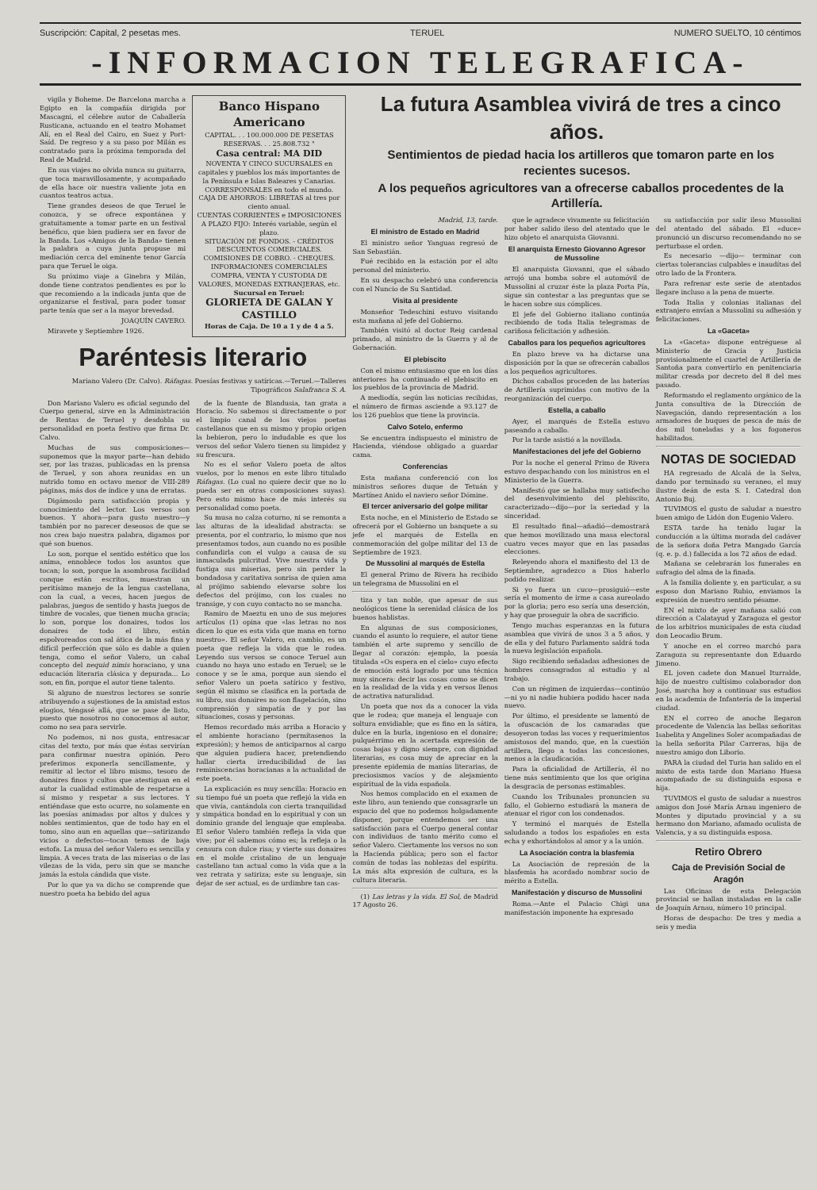Suscripción: Capital, 2 pesetas mes. TERUEL NUMERO SUELTO, 10 céntimos
-INFORMACION TELEGRAFICA-
vigila y Boheme. De Barcelona marcha a Egipto en la compañía dirigida por Mascagni, el célebre autor de Caballería Rusticana, actuando en el teatro Mohamet Alí, en el Real del Cairo, en Suez y Port-Saíd. De regreso y a su paso por Milán es contratado para la próxima temporada del Real de Madrid.
En sus viajes no olvida nunca su guitarra, que toca maravillosamente, y acompañado de ella hace oir nuestra valiente jota en cuantos teatros actua.
Tiene grandes deseos de que Teruel le conozca, y se ofrece expontánea y gratuitamente a tomar parte en un festival benéfico, que bien pudiera ser en favor de la Banda. Los «Amigos de la Banda» tienen la palabra a cuya junta propuse mi mediación cerca del eminente tenor García para que Teruel le oiga.
Su próximo viaje a Ginebra y Milán, donde tiene contratos pendientes es por lo que recomiendo a la indicada junta que de organizarse el festival, para poder tomar parte tenía que ser a la mayor brevedad.
JOAQUÍN CAVERO.
Miravete y Septiembre 1926.
Banco Hispano Americano
CAPITAL. . . 100.000.000 DE PESETAS
RESERVAS. . . 25.808.732 "
Casa central: MA DID
NOVENTA Y CINCO SUCURSALES en capitales y pueblos los más importantes de la Península e Islas Baleares y Canarias.
CORRESPONSALES en todo el mundo.
CAJA DE AHORROS: LIBRETAS al tres por ciento anual.
CUENTAS CORRIENTES e IMPOSICIONES A PLAZO FIJO: Interés variable, según el plazo.
SITUACIÓN DE FONDOS. - CRÉDITOS DESCUENTOS COMERCIALES.
COMISIONES DE COBRO. - CHEQUES. INFORMACIONES COMERCIALES
COMPRA, VENTA Y CUSTODIA DE VALORES, MONEDAS EXTRANJERAS, etc.
Sucursal en Teruel:
GLORIETA DE GALAN Y CASTILLO
Horas de Caja. De 10 a 1 y de 4 a 5.
Paréntesis literario
Mariano Valero (Dr. Calvo). Ráfagas. Poesías festivas y satíricas.—Teruel.—Talleres Tipográficos Salafranca S. A.
Don Mariano Valero es oficial segundo del Cuerpo general, sirve en la Administración de Rentas de Teruel y desdobla su personalidad en poeta festivo que firma Dr. Calvo.
Muchas de sus composiciones—suponemos que la mayor parte—han debido ser, por las trazas, publicadas en la prensa de Teruel, y son ahora reunidas en un nutrido tomo en octavo menor de VIII-289 páginas, más dos de índice y una de erratas.
Digámoslo para satisfacción propia y conocimiento del lector. Los versos son buenos. Y ahora—para gusto nuestro—y también por no parecer deseosos de que se nos crea bajo nuestra palabra, digamos por qué son buenos.
Lo son, porque el sentido estético que los anima, ennoblece todos los asuntos que tocan; lo son, porque la asombrosa facilidad conque están escritos, muestran un peritísimo manejo de la lengua castellana, con la cual, a veces, hacen juegos de palabras, juegos de sentido y hasta juegos de timbre de vocales, que tienen mucha gracia; lo son, porque los donaires, todos los donaires de todo el libro, están espolvoreados con sal ática de la más fina y difícil perfección que sólo es dable a quien tenga, como el señor Valero, un cabal concepto del nequid nimis horaciano, y una educación literaria clásica y depurada... Lo son, en fin, porque el autor tiene talento.
Si alguno de nuestros lectores se sonríe atribuyendo a sujestiones de la amistad estos elogios, téngasé allá, que se pase de listo, puesto que nosotros no conocemos al autor, como no sea para servirle.
No podemos, ni nos gusta, entresacar citas del texto, por más que éstas servirían para confirmar nuestra opinión. Pero preferimos exponerla sencillamente, y remitir al lector el libro mismo, tesoro de donaires finos y cultos que atestiguan en el autor la cualidad estimable de respetarse a sí mismo y respetar a sus lectores. Y entiéndase que esto ocurre, no solamente en las poesías animadas por altos y dulces y nobles sentimientos, que de todo hay en el tomo, sino aun en aquellas que—satirizando vicios o defectos—tocan temas de baja estofa. La musa del señor Valero es sencilla y limpia. A veces trata de las miserias o de las vilezas de la vida, pero sin que se manche jamás la estola cándida que viste.
Por lo que ya va dicho se comprende que nuestro poeta ha bebido del agua
de la fuente de Blandusia, tan grata a Horacio. No sabemos si directamente o por el limpio canal de los viejos poetas castellanos que en su mismo y propio origen la bebieron, pero lo indudable es que los versos del señor Valero tienen su limpidez y su frescura.
No es el señor Valero poeta de altos vuelos, por lo menos en este libro titulado Ráfagas. (Lo cual no quiere decir que no lo pueda ser en otras composiciones suyas). Pero esto mismo hace de más interés su personalidad como poeta.
Su musa no calza coturno, ni se remonta a las alturas de la idealidad abstracta: se presenta, por el contrario, lo mismo que nos presentamos todos, aun cuando no es posible confundirla con el vulgo a causa de su inmaculada pulcritud. Vive nuestra vida y fustiga sus miserias, pero sin perder la bondadosa y caritativa sonrisa de quien ama al prójimo sabiendo elevarse sobre los defectos del prójimo, con los cuales no transige, y con cuyo contacto no se mancha.
Ramiro de Maeztu en uno de sus mejores artículos (1) opina que «las letras no nos dicen lo que es esta vida que mana en torno nuestro». El señor Valero, en cambio, es un poeta que refleja la vida que le rodea. Leyendo sus versos se conoce Teruel aun cuando no haya uno estado en Teruel; se le conoce y se le ama, porque aun siendo el señor Valero un poeta satírico y festivo, según él mismo se clasifica en la portada de su libro, sus donaires no son flagelación, sino comprensión y simpatía de y por las situaciones, cosas y personas.
Hemos recordado más arriba a Horacio y el ambiente horaciano (permítasenos la expresión); y hemos de anticiparnos al cargo que alguien pudiera hacer, pretendiendo hallar cierta irreducibilidad de las reminiscencias horacianas a la actualidad de este poeta.
La explicación es muy sencilla: Horacio en su tiempo fué un poeta que reflejó la vida en que vivía, cantándola con cierta tranquilidad y simpática bondad en lo espiritual y con un dominio grande del lenguaje que empleaba. El señor Valero también refleja la vida que vive; por él sabemos cómo es; la refleja o la censura con dulce risa; y vierte sus donaires en el molde cristalino de un lenguaje castellano tan actual como la vida que a la vez retrata y satiriza; este su lenguaje, sin dejar de ser actual, es de urdimbre tan cas-
La futura Asamblea vivirá de tres a cinco años.
Sentimientos de piedad hacia los artilleros que tomaron parte en los recientes sucesos.
A los pequeños agricultores van a ofrecerse caballos procedentes de la Artillería.
Madrid, 13, tarde.
El ministro de Estado en Madrid
El ministro señor Yanguas regresó de San Sebastián.
Fué recibido en la estación por el alto personal del ministerio.
En su despacho celebró una conferencia con el Nuncio de Su Santidad.
Visita al presidente
Monseñor Tedeschini estuvo visitando esta mañana al jefe del Gobierno.
También visitó al doctor Reig cardenal primado, al ministro de la Guerra y al de Gobernación.
El plebiscito
Con el mismo entusiasmo que en los días anteriores ha continuado el plebiscito en los pueblos de la provincia de Madrid.
A mediodía, según las noticias recibidas, el número de firmas asciende a 93.127 de los 126 pueblos que tiene la provincia.
Calvo Sotelo, enfermo
Se encuentra indispuesto el ministro de Hacienda, viéndose obligado a guardar cama.
Conferencias
Esta mañana conferenció con los ministros señores duque de Tetuán y Martínez Anido el naviero señor Dómine.
El tercer aniversario del golpe militar
Esta noche, en el Ministerio de Estado se ofrecerá por el Gobierno un banquete a su jefe el marqués de Estella en conmemoración del golpe militar del 13 de Septiembre de 1923.
De Mussolini al marqués de Estella
El general Primo de Rivera ha recibido un telegrama de Mussolini en el
tiza y tan noble, que apesar de sus neológicos tiene la serenidad clásica de los buenos hablistas.
En algunas de sus composiciones, cuando el asunto lo requiere, el autor tiene también el arte supremo y sencillo de llegar al corazón: ejemplo, la poesía titulada «Os espera en el cielo» cuyo efecto de emoción está logrado por una técnica muy sincera: decir las cosas como se dicen en la realidad de la vida y en versos llenos de actrativa naturalidad.
Un poeta que nos da a conocer la vida que le rodea; que maneja el lenguaje con soltura envidiable; que es fino en la sátira, dulce en la burla, ingenioso en el donaire; pulquérrimo en la acertada expresión de cosas bajas y digno siempre, con dignidad literarias, es cosa muy de apreciar en la presente epidemia de manías literarias, de preciosismos vacíos y de alejamiento espiritual de la vida española.
Nos hemos complacido en el examen de este libro, aun teniendo que consagrarle un espacio del que no podemos holgadamente disponer, porque entendemos ser una satisfacción para el Cuerpo general contar con individuos de tanto mérito como el señor Valero. Ciertamente los versos no son la Hacienda pública; pero son el factor común de todas las noblezas del espíritu. La más alta expresión de cultura, es la cultura literaria.
(1) Las letras y la vida. El Sol, de Madrid 17 Agosto 26.
que le agradece vivamente su felicitación por haber salido ileso del atentado que le hizo objeto el anarquista Giovanni.
El anarquista Ernesto Giovanno Agresor de Mussoline
El anarquista Giovanni, que el sábado arrojó una bomba sobre el automóvil de Mussolini al cruzar éste la plaza Porta Pía, sigue sin contestar a las preguntas que se le hacen sobre sus cómplices.
El jefe del Gobierno italiano continúa recibiendo de toda Italia telegramas de cariñosa felicitación y adhesión.
Caballos para los pequeños agricultores
En plazo breve va ha dictarse una disposición por la que se ofrecerán caballos a los pequeños agricultores.
Dichos caballos proceden de las baterías de Artillería suprimidas con motivo de la reorganización del cuerpo.
Estella, a caballo
Ayer, el marqués de Estella estuvo paseando a caballo.
Por la tarde asistió a la novillada.
Manifestaciones del jefe del Gobierno
Por la noche el general Primo de Rivera estuvo despachando con los ministros en el Ministerio de la Guerra.
Manifestó que se hallaba muy satisfecho del desenvolvimiento del plebiscito, caracterizado—dijo—por la seriedad y la sinceridad.
El resultado final—añadió—demostrará que hemos movilizado una masa electoral cuatro veces mayor que en las pasadas elecciones.
Releyendo ahora el manifiesto del 13 de Septiembre, agradezco a Dios haberlo podido realizar.
Si yo fuera un cuco—prosiguió—este sería el momento de irme a casa aureolado por la gloria; pero eso sería una deserción, y hay que proseguir la obra de sacrificio.
Tengo muchas esperanzas en la futura asamblea que vivirá de unos 3 a 5 años, y de ella y del futuro Parlamento saldrá toda la nueva legislación española.
Sigo recibiendo señaladas adhesiones de hombres consagrados al estudio y al trabajo.
Con un régimen de izquierdas—continúo—ni yo ni nadie hubiera podido hacer nada nuevo.
Por último, el presidente se lamentó de la ofuscación de los camaradas que desoyeron todas las voces y requerimientos amistosos del mando, que, en la cuestión artillera, llego a todas las concesiones, menos a la claudicación.
Para la oficialidad de Artillería, él no tiene más sentimiento que los que origina la desgracia de personas estimables.
Cuando los Tribunales pronuncien su fallo, el Gobierno estudiará la manera de atenuar el rigor con los condenados.
Y terminó el marqués de Estella saludando a todos los españoles en esta echa y exhortándolos al amor y a la unión.
La Asociación contra la blasfemia
La Asociación de represión de la blasfemia ha acordado nombrar socio de mérito a Estella.
Manifestación y discurso de Mussolini
Roma.—Ante el Palacio Chigi una manifestación imponente ha expresado
su satisfacción por salir ileso Mussolini del atentado del sábado. El «duce» pronunció un discurso recomendando no se perturbase el orden.
Es necesario —dijo— terminar con ciertas tolerancias culpables e inaudítas del otro lado de la Frontera.
Para refrenar este serie de atentados llegare incluso a la pena de muerte.
Toda Italia y colonias italianas del extranjero envían a Mussolini su adhesión y felicitaciones.
La «Gaceta»
La «Gaceta» dispone entréguese al Ministerio de Gracia y Justicia provisionalmente el cuartel de Artillería de Santoña para convertirlo en penitenciaria militar creada por decreto del 8 del mes pasado.
Reformando el reglamento orgánico de la Junta consultiva de la Dirección de Navegación, dando representación a los armadores de buques de pesca de más de dos mil toneladas y a los fogoneros habilitados.
NOTAS DE SOCIEDAD
HA regresado de Alcalá de la Selva, dando por terminado su veraneo, el muy ilustre deán de esta S. I. Catedral don Antonio Buj.
TUVIMOS el gusto de saludar a nuestro buen amigo de Lidón don Eugenio Valero.
ESTA tarde ha tenido lugar la conducción a la última morada del cadáver de la señora doña Petra Mangado García (q. e. p. d.) fallecida a los 72 años de edad.
Mañana se celebrarán los funerales en sufragio del alma de la finada.
A la familia doliente y, en particular, a su esposo don Mariano Rubio, enviamos la expresión de nuestro sentido pésame.
EN el mixto de ayer mañana salió con dirección a Calatayud y Zaragoza el gestor de los arbitrios municipales de esta ciudad don Leocadio Brum.
Y anoche en el correo marchó para Zaragoza su representante don Eduardo Jimeno.
EL joven cadete don Manuel Iturralde, hijo de nuestro cultísimo colaborador don José, marcha hoy a continuar sus estudios en la academia de Infantería de la imperial ciudad.
EN el correo de anoche llegaron procedente de Valencia las bellas señoritas Isabelita y Angelines Soler acompañadas de la bella señorita Pilar Carreras, hija de nuestro amigo don Liborio.
PARA la ciudad del Turia han salido en el mixto de esta tarde don Mariano Huesa acompañado de su distinguida esposa e hija.
TUVIMOS el gusto de saludar a nuestros amigos don José María Arnau ingeniero de Montes y diputado provincial y a su hermano don Mariano, afamado oculista de Valencia, y a su distinguida esposa.
Retiro Obrero
Caja de Previsión Social de Aragón
Las Oficinas de esta Delegación provincial se hallan instaladas en la calle de Joaquín Arnau, número 10 principal.
Horas de despacho: De tres y media a seis y media